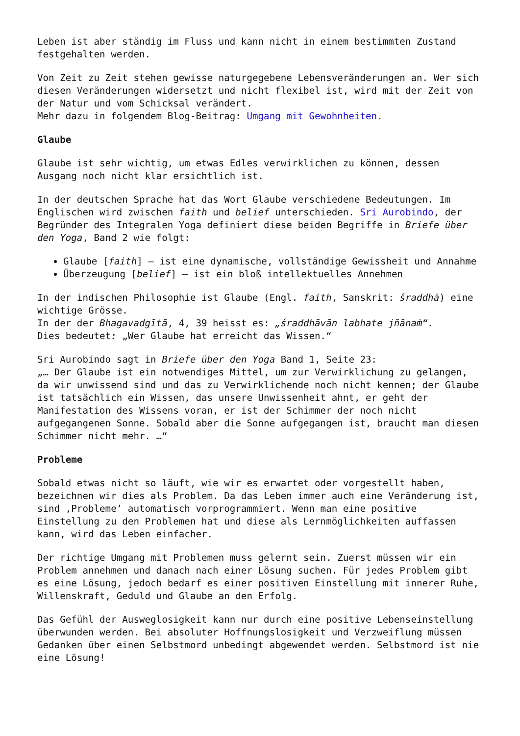Leben ist aber ständig im Fluss und kann nicht in einem bestimmten Zustand festgehalten werden.
Von Zeit zu Zeit stehen gewisse naturgegebene Lebensveränderungen an. Wer sich diesen Veränderungen widersetzt und nicht flexibel ist, wird mit der Zeit von der Natur und vom Schicksal verändert.
Mehr dazu in folgendem Blog-Beitrag: Umgang mit Gewohnheiten.
Glaube
Glaube ist sehr wichtig, um etwas Edles verwirklichen zu können, dessen Ausgang noch nicht klar ersichtlich ist.
In der deutschen Sprache hat das Wort Glaube verschiedene Bedeutungen. Im Englischen wird zwischen faith und belief unterschieden. Sri Aurobindo, der Begründer des Integralen Yoga definiert diese beiden Begriffe in Briefe über den Yoga, Band 2 wie folgt:
Glaube [faith] – ist eine dynamische, vollständige Gewissheit und Annahme
Überzeugung [belief] – ist ein bloß intellektuelles Annehmen
In der indischen Philosophie ist Glaube (Engl. faith, Sanskrit: śraddhā) eine wichtige Grösse.
In der der Bhagavadgītā, 4, 39 heisst es: „śraddhāvān labhate jñānaṁ“.
Dies bedeutet: „Wer Glaube hat erreicht das Wissen.“
Sri Aurobindo sagt in Briefe über den Yoga Band 1, Seite 23:
„… Der Glaube ist ein notwendiges Mittel, um zur Verwirklichung zu gelangen, da wir unwissend sind und das zu Verwirklichende noch nicht kennen; der Glaube ist tatsächlich ein Wissen, das unsere Unwissenheit ahnt, er geht der Manifestation des Wissens voran, er ist der Schimmer der noch nicht aufgegangenen Sonne. Sobald aber die Sonne aufgegangen ist, braucht man diesen Schimmer nicht mehr. …“
Probleme
Sobald etwas nicht so läuft, wie wir es erwartet oder vorgestellt haben, bezeichnen wir dies als Problem. Da das Leben immer auch eine Veränderung ist, sind ‚Probleme‘ automatisch vorprogrammiert. Wenn man eine positive Einstellung zu den Problemen hat und diese als Lernmöglichkeiten auffassen kann, wird das Leben einfacher.
Der richtige Umgang mit Problemen muss gelernt sein. Zuerst müssen wir ein Problem annehmen und danach nach einer Lösung suchen. Für jedes Problem gibt es eine Lösung, jedoch bedarf es einer positiven Einstellung mit innerer Ruhe, Willenskraft, Geduld und Glaube an den Erfolg.
Das Gefühl der Ausweglosigkeit kann nur durch eine positive Lebenseinstellung überwunden werden. Bei absoluter Hoffnungslosigkeit und Verzweiflung müssen Gedanken über einen Selbstmord unbedingt abgewendet werden. Selbstmord ist nie eine Lösung!